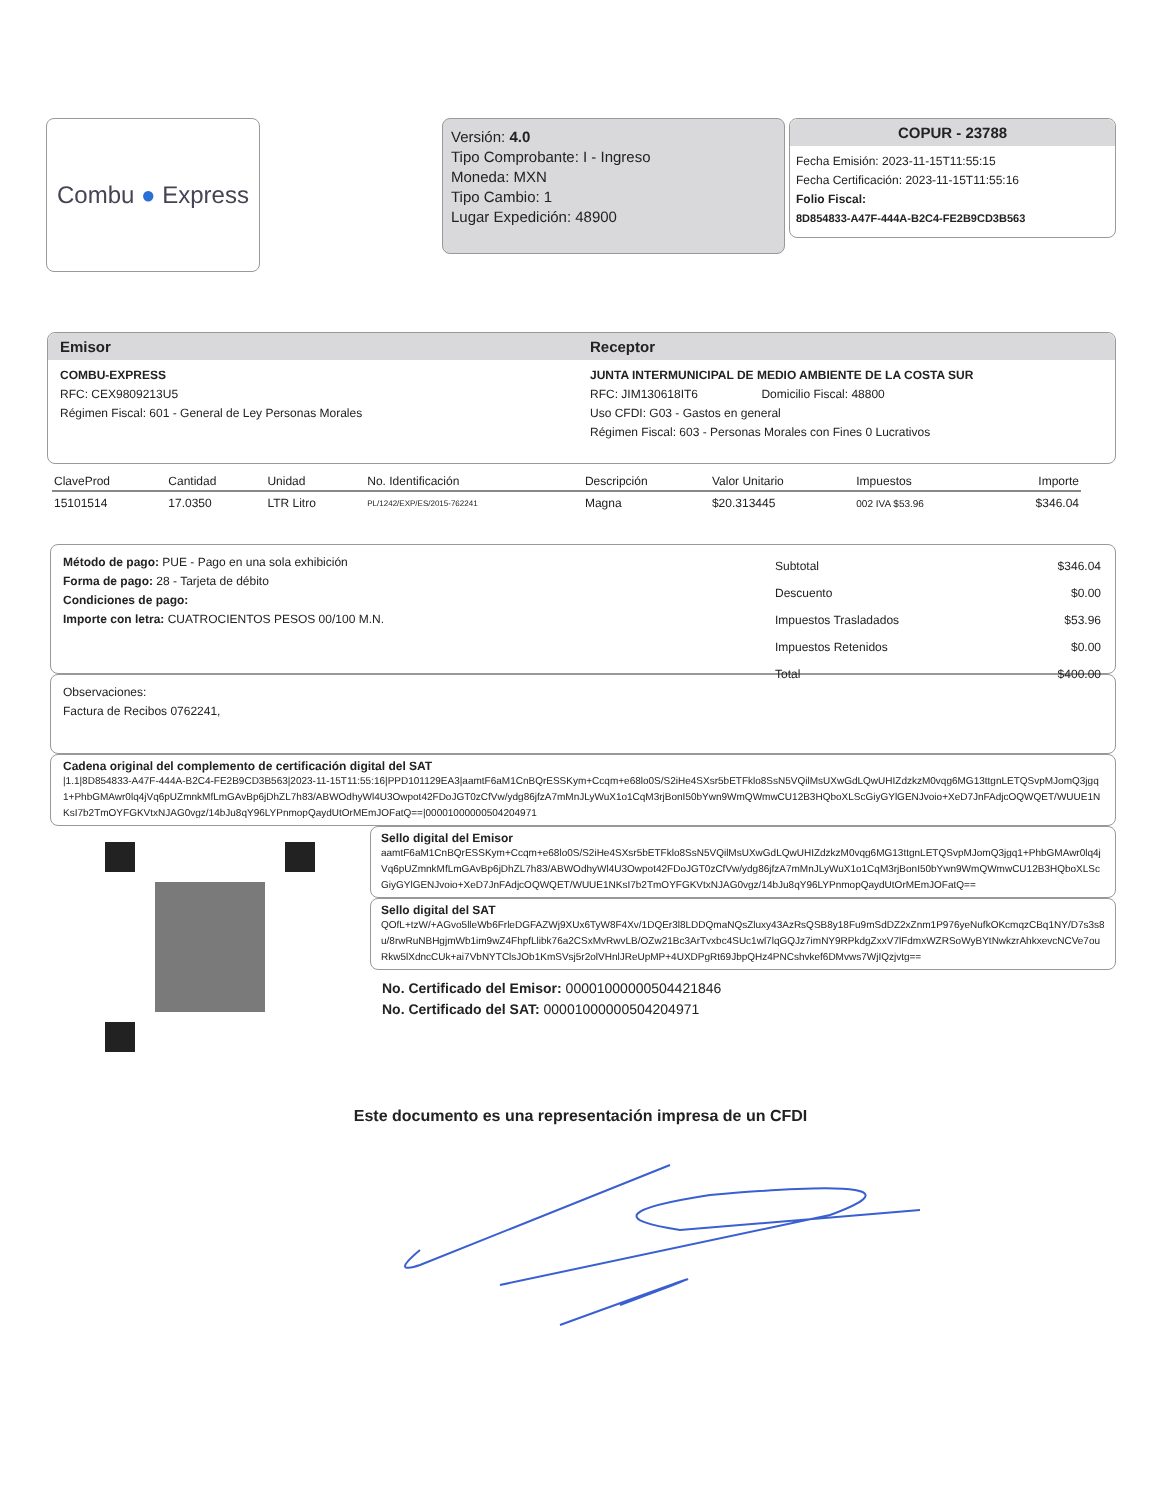Combu ● Express
Versión: 4.0
Tipo Comprobante: I - Ingreso
Moneda: MXN
Tipo Cambio: 1
Lugar Expedición: 48900
COPUR - 23788
Fecha Emisión: 2023-11-15T11:55:15
Fecha Certificación: 2023-11-15T11:55:16
Folio Fiscal:
8D854833-A47F-444A-B2C4-FE2B9CD3B563
Emisor Receptor
COMBU-EXPRESS
RFC: CEX9809213U5
Régimen Fiscal: 601 - General de Ley Personas Morales
JUNTA INTERMUNICIPAL DE MEDIO AMBIENTE DE LA COSTA SUR
RFC: JIM130618IT6 Domicilio Fiscal: 48800
Uso CFDI: G03 - Gastos en general
Régimen Fiscal: 603 - Personas Morales con Fines 0 Lucrativos
| ClaveProd | Cantidad | Unidad | No. Identificación | Descripción | Valor Unitario | Impuestos | Importe |
| --- | --- | --- | --- | --- | --- | --- | --- |
| 15101514 | 17.0350 | LTR Litro | PL/1242/EXP/ES/2015-762241 | Magna | $20.313445 | 002 IVA $53.96 | $346.04 |
Método de pago: PUE - Pago en una sola exhibición
Forma de pago: 28 - Tarjeta de débito
Condiciones de pago:
Importe con letra: CUATROCIENTOS PESOS 00/100 M.N.
| Subtotal | $346.04 |
| Descuento | $0.00 |
| Impuestos Trasladados | $53.96 |
| Impuestos Retenidos | $0.00 |
| Total | $400.00 |
Observaciones:
Factura de Recibos 0762241,
Cadena original del complemento de certificación digital del SAT
|1.1|8D854833-A47F-444A-B2C4-FE2B9CD3B563|2023-11-15T11:55:16|PPD101129EA3|aamtF6aM1CnBQrESSKym+Ccqm+e68lo0S/S2iHe4SXsr5bETFklo8SsN5VQilMsUXwGdLQwUHIZdzkzM0vqg6MG13ttgnLETQSvpMJomQ3jgq1+PhbGMAwr0lq4jVq6pUZmnkMfLmGAvBp6jDhZL7h83/ABWOdhyWl4U3Owpot42FDoJGT0zCfVw/ydg86jfzA7mMnJLyWuX1o1CqM3rjBonI50bYwn9WmQWmwCU12B3HQboXLScGiyGYlGENJvoio+XeD7JnFAdjcOQWQET/WUUE1NKsI7b2TmOYFGKVtxNJAG0vgz/14bJu8qY96LYPnmopQaydUtOrMEmJOFatQ==|00001000000504204971
Sello digital del Emisor
aamtF6aM1CnBQrESSKym+Ccqm+e68lo0S/S2iHe4SXsr5bETFklo8SsN5VQilMsUXwGdLQwUHIZdzkzM0vqg6MG13ttgnLETQSvpMJomQ3jgq1+PhbGMAwr0lq4jVq6pUZmnkMfLmGAvBp6jDhZL7h83/ABWOdhyWl4U3Owpot42FDoJGT0zCfVw/ydg86jfzA7mMnJLyWuX1o1CqM3rjBonI50bYwn9WmQWmwCU12B3HQboXLScGiyGYlGENJvoio+XeD7JnFAdjcOQWQET/WUUE1NKsI7b2TmOYFGKVtxNJAG0vgz/14bJu8qY96LYPnmopQaydUtOrMEmJOFatQ==
Sello digital del SAT
QOfL+tzW/+AGvo5lleWb6FrleDGFAZWj9XUx6TyW8F4Xv/1DQEr3l8LDDQmaNQsZluxy43AzRsQSB8y18Fu9mSdDZ2xZnm1P976yeNufkOKcmqzCBq1NY/D7s3s8u/8rwRuNBHgjmWb1im9wZ4FhpfLlibk76a2CSxMvRwvLB/OZw21Bc3ArTvxbc4SUc1wl7lqGQJz7imNY9RPkdgZxxV7lFdmxWZRSoWyBYtNwkzrAhkxevcNCVe7ouRkw5lXdncCUk+ai7VbNYTClsJOb1KmSVsj5r2olVHnlJReUpMP+4UXDPgRt69JbpQHz4PNCshvkef6DMvws7WjIQzjvtg==
No. Certificado del Emisor: 00001000000504421846
No. Certificado del SAT: 00001000000504204971
Este documento es una representación impresa de un CFDI